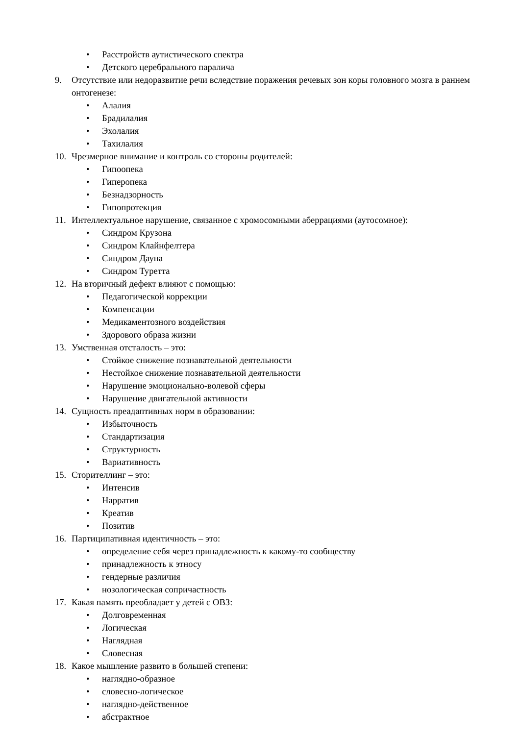• Расстройств аутистического спектра
• Детского церебрального паралича
9. Отсутствие или недоразвитие речи вследствие поражения речевых зон коры головного мозга в раннем онтогенезе:
• Алалия
• Брадилалия
• Эхолалия
• Тахилалия
10. Чрезмерное внимание и контроль со стороны родителей:
• Гипоопека
• Гиперопека
• Безнадзорность
• Гипопротекция
11. Интеллектуальное нарушение, связанное с хромосомными аберрациями (аутосомное):
• Синдром Крузона
• Синдром Клайнфелтера
• Синдром Дауна
• Синдром Туретта
12. На вторичный дефект влияют с помощью:
• Педагогической коррекции
• Компенсации
• Медикаментозного воздействия
• Здорового образа жизни
13. Умственная отсталость – это:
• Стойкое снижение познавательной деятельности
• Нестойкое снижение познавательной деятельности
• Нарушение эмоционально-волевой сферы
• Нарушение двигательной активности
14. Сущность преадаптивных норм в образовании:
• Избыточность
• Стандартизация
• Структурность
• Вариативность
15. Сторителлинг – это:
• Интенсив
• Нарратив
• Креатив
• Позитив
16. Партиципативная идентичность – это:
• определение себя через принадлежность к какому-то сообществу
• принадлежность к этносу
• гендерные различия
• нозологическая сопричастность
17. Какая память преобладает у детей с ОВЗ:
• Долговременная
• Логическая
• Наглядная
• Словесная
18. Какое мышление развито в большей степени:
• наглядно-образное
• словесно-логическое
• наглядно-действенное
• абстрактное